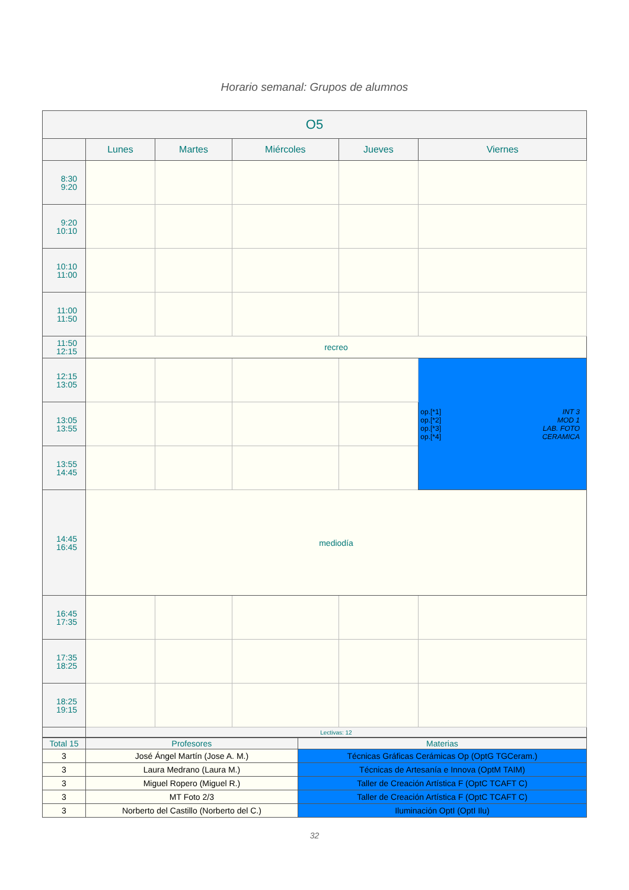Horario semanal: Grupos de alumnos
| O5 | | | | | |
| --- | --- | --- | --- | --- | --- |
| | Lunes | Martes | Miércoles | Jueves | Viernes |
| 8:30 9:20 | | | | | |
| 9:20 10:10 | | | | | |
| 10:10 11:00 | | | | | |
| 11:00 11:50 | | | | | |
| 11:50 12:15 | recreo | | | | |
| 12:15 13:05 | | | | | op.[*1] op.[*2] op.[*3] op.[*4] INT 3 MOD 1 LAB. FOTO CERAMICA |
| 13:05 13:55 | | | | | |
| 13:55 14:45 | | | | | |
| 14:45 16:45 | mediodía | | | | |
| 16:45 17:35 | | | | | |
| 17:35 18:25 | | | | | |
| 18:25 19:15 | | | | | |
| | Lectivas: 12 | | | | |
| Total 15 | Profesores | Materias |
| --- | --- | --- |
| 3 | José Ángel Martín (Jose A. M.) | Técnicas Gráficas Cerámicas Op (OptG TGCeram.) |
| 3 | Laura Medrano (Laura M.) | Técnicas de Artesanía e Innova (OptM TAIM) |
| 3 | Miguel Ropero (Miguel R.) | Taller de Creación Artística F (OptC TCAFT C) |
| 3 | MT Foto 2/3 | Taller de Creación Artística F (OptC TCAFT C) |
| 3 | Norberto del Castillo (Norberto del C.) | Iluminación OptI (OptI Ilu) |
32